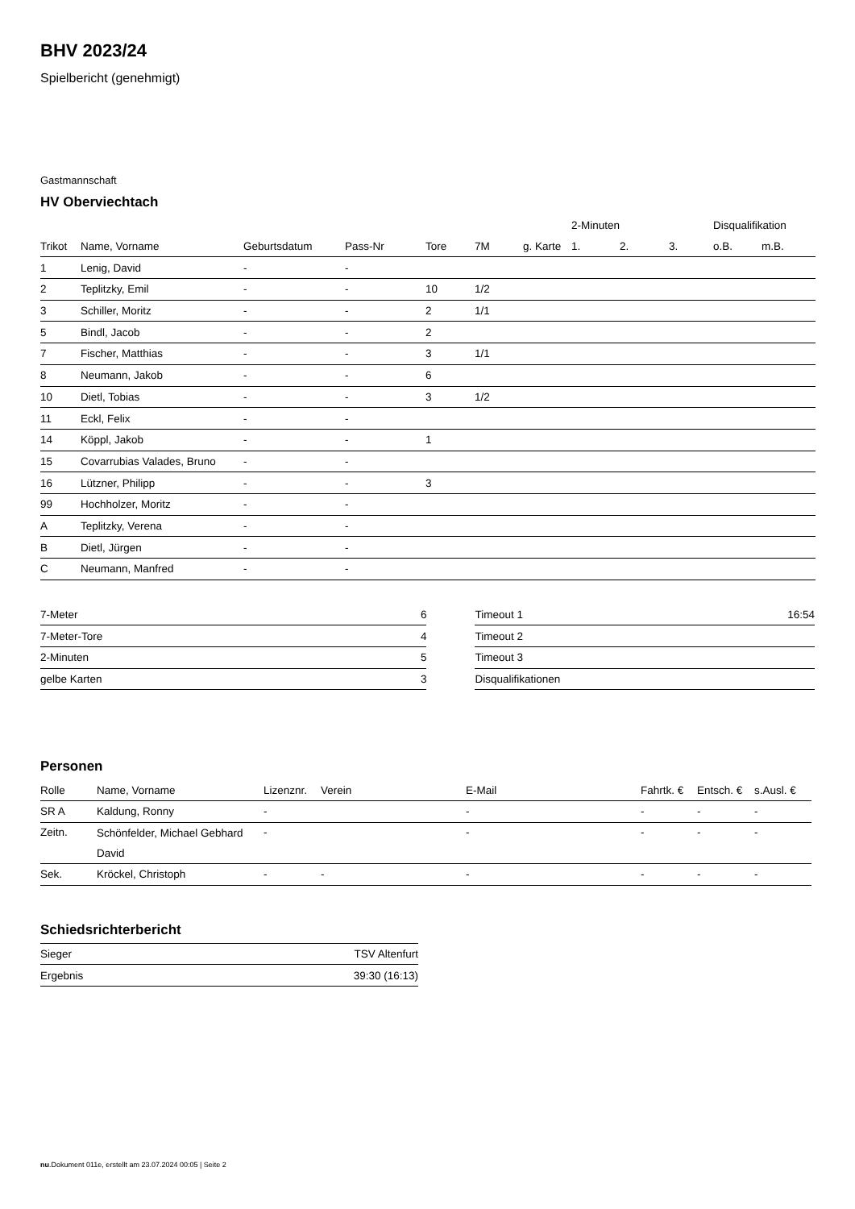BHV 2023/24
Spielbericht (genehmigt)
Gastmannschaft
HV Oberviechtach
| | | | | | | | 2-Minuten | | | Disqualifikation | |
| Trikot | Name, Vorname | Geburtsdatum | Pass-Nr | Tore | 7M | g. Karte | 1. | 2. | 3. | o.B. | m.B. |
| 1 | Lenig, David | - | - | | | | | | | | |
| 2 | Teplitzky, Emil | - | - | 10 | 1/2 | | | | | | |
| 3 | Schiller, Moritz | - | - | 2 | 1/1 | | | | | | |
| 5 | Bindl, Jacob | - | - | 2 | | | | | | | |
| 7 | Fischer, Matthias | - | - | 3 | 1/1 | | | | | | |
| 8 | Neumann, Jakob | - | - | 6 | | | | | | | |
| 10 | Dietl, Tobias | - | - | 3 | 1/2 | | | | | | |
| 11 | Eckl, Felix | - | - | | | | | | | | |
| 14 | Köppl, Jakob | - | - | 1 | | | | | | | |
| 15 | Covarrubias Valades, Bruno | - | - | | | | | | | | |
| 16 | Lützner, Philipp | - | - | 3 | | | | | | | |
| 99 | Hochholzer, Moritz | - | - | | | | | | | | |
| A | Teplitzky, Verena | - | - | | | | | | | | |
| B | Dietl, Jürgen | - | - | | | | | | | | |
| C | Neumann, Manfred | - | - | | | | | | | | |
| 7-Meter | 6 |
| 7-Meter-Tore | 4 |
| 2-Minuten | 5 |
| gelbe Karten | 3 |
| Timeout 1 | 16:54 |
| Timeout 2 | |
| Timeout 3 | |
| Disqualifikationen | |
Personen
| Rolle | Name, Vorname | Lizenznr. | Verein | E-Mail | Fahrtk. € | Entsch. € | s.Ausl. € |
| --- | --- | --- | --- | --- | --- | --- | --- |
| SR A | Kaldung, Ronny | - | | - | - | - | - |
| Zeitn. | Schönfelder, Michael Gebhard David | - | | - | - | - | - |
| Sek. | Kröckel, Christoph | - | - | - | - | - | - |
Schiedsrichterbericht
| Sieger | TSV Altenfurt |
| Ergebnis | 39:30 (16:13) |
nu.Dokument 011e, erstellt am 23.07.2024 00:05 | Seite 2